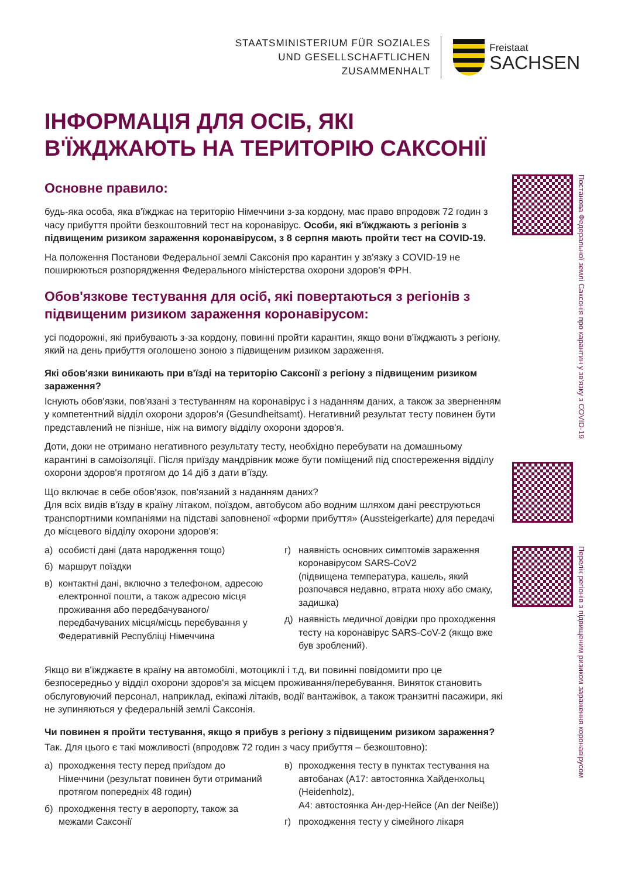STAATSMINISTERIUM FÜR SOZIALES
UND GESELLSCHAFTLICHEN
ZUSAMMENHALT
Freistaat
SACHSEN
ІНФОРМАЦІЯ ДЛЯ ОСІБ, ЯКІ В'ЇЖДЖАЮТЬ НА ТЕРИТОРІЮ САКСОНІЇ
Основне правило:
будь-яка особа, яка в'їжджає на територію Німеччини з-за кордону, має право впродовж 72 годин з часу прибуття пройти безкоштовний тест на коронавірус. Особи, які в'їжджа­ють з регіонів з підвищеним ризиком зараження коронавірусом, з 8 серпня мають пройти тест на COVID-19.
На положення Постанови Федеральної землі Саксонія про карантин у зв'язку з COVID-19 не поширюються розпорядження Федерального міністерства охорони здоров'я ФРН.
Обов'язкове тестування для осіб, які повертаються з регіонів з підвищеним ризиком зараження коронавірусом:
усі подорожні, які прибувають з-за кордону, повинні пройти карантин, якщо вони в'їжджа­ють з регіону, який на день прибуття оголошено зоною з підвищеним ризиком зараження.
Які обов'язки виникають при в'їзді на територію Саксонії з регіону з підвищеним ризиком зараження?
Існують обов'язки, пов'язані з тестуванням на коронавірус і з наданням даних, а також за зверненням у компетентний відділ охорони здоров'я (Gesundheitsamt). Негативний резуль­тат тесту повинен бути представлений не пізніше, ніж на вимогу відділу охорони здоров'я.
Доти, доки не отримано негативного результату тесту, необхідно перебувати на домаш­ньому карантині в самоізоляції. Після приїзду мандрівник може бути поміщений під спо­стереження відділу охорони здоров'я протягом до 14 діб з дати в’їзду.
Що включає в себе обов'язок, пов'язаний з наданням даних?
Для всіх видів в'їзду в країну літаком, поїздом, автобусом або водним шляхом дані реєструються транспортними компаніями на підставі заповненої «форми прибуття» (Aussteigerkarte) для передачі до місцевого відділу охорони здоров'я:
а) особисті дані (дата народження тощо)
б) маршрут поїздки
в) контактні дані, включно з телефоном, адресою електронної пошти, а також адресою місця про­живання або передбачуваного/передбачуваних місця/місць перебування у Федеративній Респу­бліці Німеччина
г) наявність основних симптомів зараження коронаві­русом SARS-CoV2
(підвищена температура, кашель, який розпочався недавно, втрата нюху або смаку, задишка)
д) наявність медичної довідки про проходження тесту на коронавірус SARS-CoV-2 (якщо вже був зроблений).
Якщо ви в'їжджаєте в країну на автомобілі, мотоциклі і т.д, ви повинні повідомити про це безпосередньо у відділ охорони здоров'я за місцем проживання/перебування. Виняток становить обслуговуючий персонал, наприклад, екіпажі літаків, водії вантажівок, а також транзитні пасажири, які не зупиняються у федеральній землі Саксонія.
Чи повинен я пройти тестування, якщо я прибув з регіону з підвищеним ризиком зараження?
Так. Для цього є такі можливості (впродовж 72 годин з часу прибуття – безкоштовно):
а) проходження тесту перед приїздом до Німеччини (результат повинен бути отриманий протягом попередніх 48 годин)
б) проходження тесту в аеропорту, також за межами Саксонії
в) проходження тесту в пунктах тестування на автобанах (A17: автостоянка Хайденхольц (Heidenholz),
A4: автостоянка Ан-дер-Нейсе (An der Neiße))
г) проходження тесту у сімейного лікаря
Постанова Федеральної землі Саксонія про карантин у зв'язку з COVID-19
Перелік регіонів з підви­щеним ризиком зара­ження коронавірусом